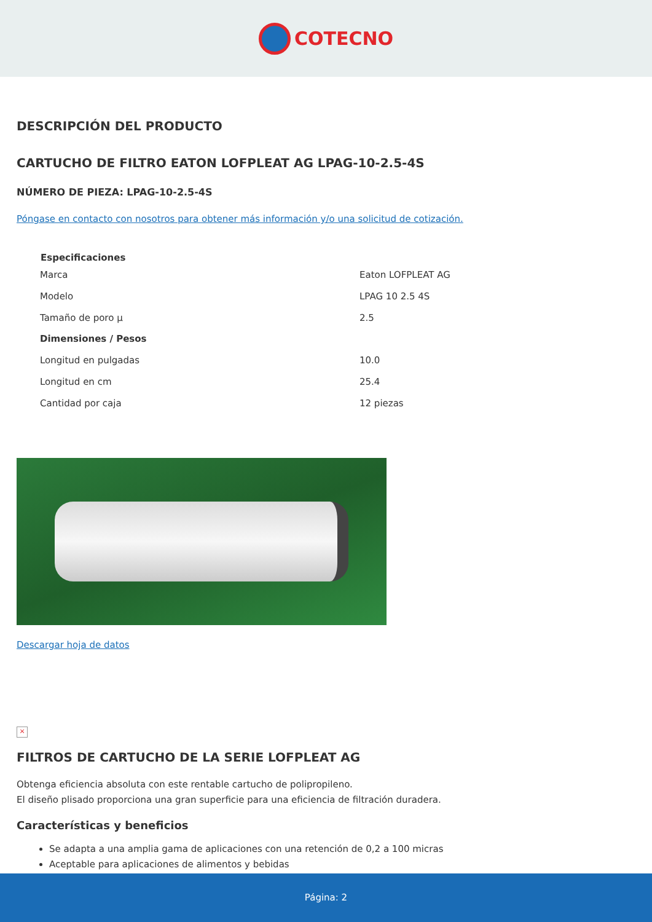COTECNO
DESCRIPCIÓN DEL PRODUCTO
CARTUCHO DE FILTRO EATON LOFPLEAT AG LPAG-10-2.5-4S
NÚMERO DE PIEZA: LPAG-10-2.5-4S
Póngase en contacto con nosotros para obtener más información y/o una solicitud de cotización.
| Especificaciones | |
| --- | --- |
| Marca | Eaton LOFPLEAT AG |
| Modelo | LPAG 10 2.5 4S |
| Tamaño de poro µ | 2.5 |
| Dimensiones / Pesos | |
| Longitud en pulgadas | 10.0 |
| Longitud en cm | 25.4 |
| Cantidad por caja | 12 piezas |
Descargar hoja de datos
×
FILTROS DE CARTUCHO DE LA SERIE LOFPLEAT AG
Obtenga eficiencia absoluta con este rentable cartucho de polipropileno.
El diseño plisado proporciona una gran superficie para una eficiencia de filtración duradera.
Características y beneficios
Se adapta a una amplia gama de aplicaciones con una retención de 0,2 a 100 micras
Aceptable para aplicaciones de alimentos y bebidas
Página: 2